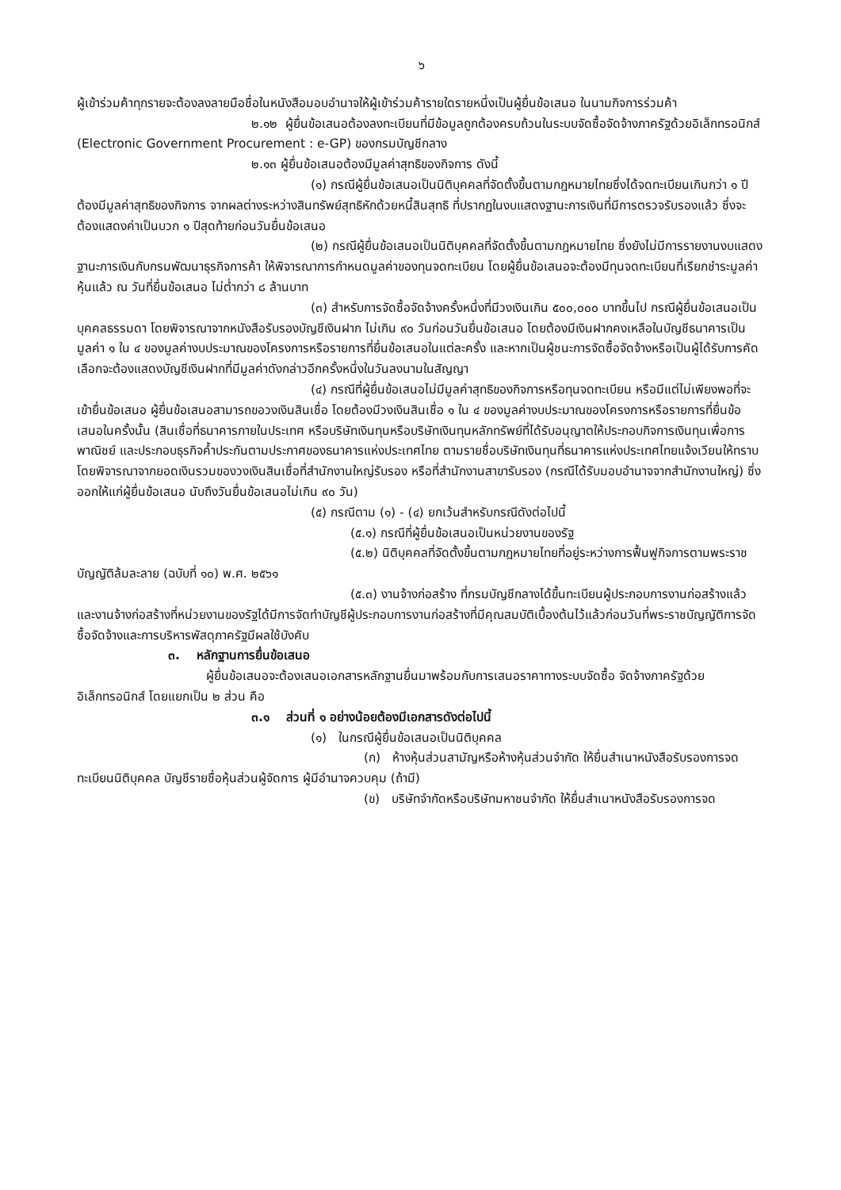๖
ผู้เข้าร่วมค้าทุกรายจะต้องลงลายมือชื่อในหนังสือมอบอำนาจให้ผู้เข้าร่วมค้ารายใดรายหนึ่งเป็นผู้ยื่นข้อเสนอ ในนามกิจการร่วมค้า
๒.๑๒ ผู้ยื่นข้อเสนอต้องลงทะเบียนที่มีข้อมูลถูกต้องครบถ้วนในระบบจัดซื้อจัดจ้างภาครัฐด้วยอิเล็กทรอนิกส์ (Electronic Government Procurement : e-GP) ของกรมบัญชีกลาง
๒.๑๓ ผู้ยื่นข้อเสนอต้องมีมูลค่าสุทธิของกิจการ ดังนี้
(๑) กรณีผู้ยื่นข้อเสนอเป็นนิติบุคคลที่จัดตั้งขึ้นตามกฎหมายไทยซึ่งได้จดทะเบียนเกินกว่า ๑ ปี ต้องมีมูลค่าสุทธิของกิจการ จากผลต่างระหว่างสินทรัพย์สุทธิหักด้วยหนี้สินสุทธิ ที่ปรากฏในงบแสดงฐานะการเงินที่มีการตรวจรับรองแล้ว ซึ่งจะต้องแสดงค่าเป็นบวก ๑ ปีสุดท้ายก่อนวันยื่นข้อเสนอ
(๒) กรณีผู้ยื่นข้อเสนอเป็นนิติบุคคลที่จัดตั้งขึ้นตามกฎหมายไทย ซึ่งยังไม่มีการรายงานงบแสดงฐานะการเงินกับกรมพัฒนาธุรกิจการค้า ให้พิจารณาการกำหนดมูลค่าของทุนจดทะเบียน โดยผู้ยื่นข้อเสนอจะต้องมีทุนจดทะเบียนที่เรียกชำระมูลค่าหุ้นแล้ว ณ วันที่ยื่นข้อเสนอ ไม่ต่ำกว่า ๘ ล้านบาท
(๓) สำหรับการจัดซื้อจัดจ้างครั้งหนึ่งที่มีวงเงินเกิน ๕๐๐,๐๐๐ บาทขึ้นไป กรณีผู้ยื่นข้อเสนอเป็นบุคคลธรรมดา โดยพิจารณาจากหนังสือรับรองบัญชีเงินฝาก ไม่เกิน ๙๐ วันก่อนวันยื่นข้อเสนอ โดยต้องมีเงินฝากคงเหลือในบัญชีธนาคารเป็นมูลค่า ๑ ใน ๔ ของมูลค่างบประมาณของโครงการหรือรายการที่ยื่นข้อเสนอในแต่ละครั้ง และหากเป็นผู้ชนะการจัดซื้อจัดจ้างหรือเป็นผู้ได้รับการคัดเลือกจะต้องแสดงบัญชีเงินฝากที่มีมูลค่าดังกล่าวอีกครั้งหนึ่งในวันลงนามในสัญญา
(๔) กรณีที่ผู้ยื่นข้อเสนอไม่มีมูลค่าสุทธิของกิจการหรือทุนจดทะเบียน หรือมีแต่ไม่เพียงพอที่จะ เข้ายื่นข้อเสนอ ผู้ยื่นข้อเสนอสามารถขอวงเงินสินเชื่อ โดยต้องมีวงเงินสินเชื่อ ๑ ใน ๔ ของมูลค่างบประมาณของโครงการหรือรายการที่ยื่นข้อเสนอในครั้งนั้น (สินเชื่อที่ธนาคารภายในประเทศ หรือบริษัทเงินทุนหรือบริษัทเงินทุนหลักทรัพย์ที่ได้รับอนุญาตให้ประกอบกิจการเงินทุนเพื่อการพาณิชย์ และประกอบธุรกิจค้ำประกันตามประกาศของธนาคารแห่งประเทศไทย ตามรายชื่อบริษัทเงินทุนที่ธนาคารแห่งประเทศไทยแจ้งเวียนให้ทราบ โดยพิจารณาจากยอดเงินรวมของวงเงินสินเชื่อที่สำนักงานใหญ่รับรอง หรือที่สำนักงานสาขารับรอง (กรณีได้รับมอบอำนาจจากสำนักงานใหญ่) ซึ่งออกให้แก่ผู้ยื่นข้อเสนอ นับถึงวันยื่นข้อเสนอไม่เกิน ๙๐ วัน)
(๕) กรณีตาม (๑) - (๔) ยกเว้นสำหรับกรณีดังต่อไปนี้
(๕.๑) กรณีที่ผู้ยื่นข้อเสนอเป็นหน่วยงานของรัฐ
(๕.๒) นิติบุคคลที่จัดตั้งขึ้นตามกฎหมายไทยที่อยู่ระหว่างการฟื้นฟูกิจการตามพระราชบัญญัติล้มละลาย (ฉบับที่ ๑๐) พ.ศ. ๒๕๖๑
(๕.๓) งานจ้างก่อสร้าง ที่กรมบัญชีกลางได้ขึ้นทะเบียนผู้ประกอบการงานก่อสร้างแล้ว และงานจ้างก่อสร้างที่หน่วยงานของรัฐได้มีการจัดทำบัญชีผู้ประกอบการงานก่อสร้างที่มีคุณสมบัติเบื้องต้นไว้แล้วก่อนวันที่พระราชบัญญัติการจัดซื้อจัดจ้างและการบริหารพัสดุภาครัฐมีผลใช้บังคับ
๓. หลักฐานการยื่นข้อเสนอ
ผู้ยื่นข้อเสนอจะต้องเสนอเอกสารหลักฐานยื่นมาพร้อมกับการเสนอราคาทางระบบจัดซื้อ จัดจ้างภาครัฐด้วยอิเล็กทรอนิกส์ โดยแยกเป็น ๒ ส่วน คือ
๓.๑ ส่วนที่ ๑ อย่างน้อยต้องมีเอกสารดังต่อไปนี้
(๑) ในกรณีผู้ยื่นข้อเสนอเป็นนิติบุคคล
(ก) ห้างหุ้นส่วนสามัญหรือห้างหุ้นส่วนจำกัด ให้ยื่นสำเนาหนังสือรับรองการจดทะเบียนนิติบุคคล บัญชีรายชื่อหุ้นส่วนผู้จัดการ ผู้มีอำนาจควบคุม (ถ้ามี)
(ข) บริษัทจำกัดหรือบริษัทมหาชนจำกัด ให้ยื่นสำเนาหนังสือรับรองการจด